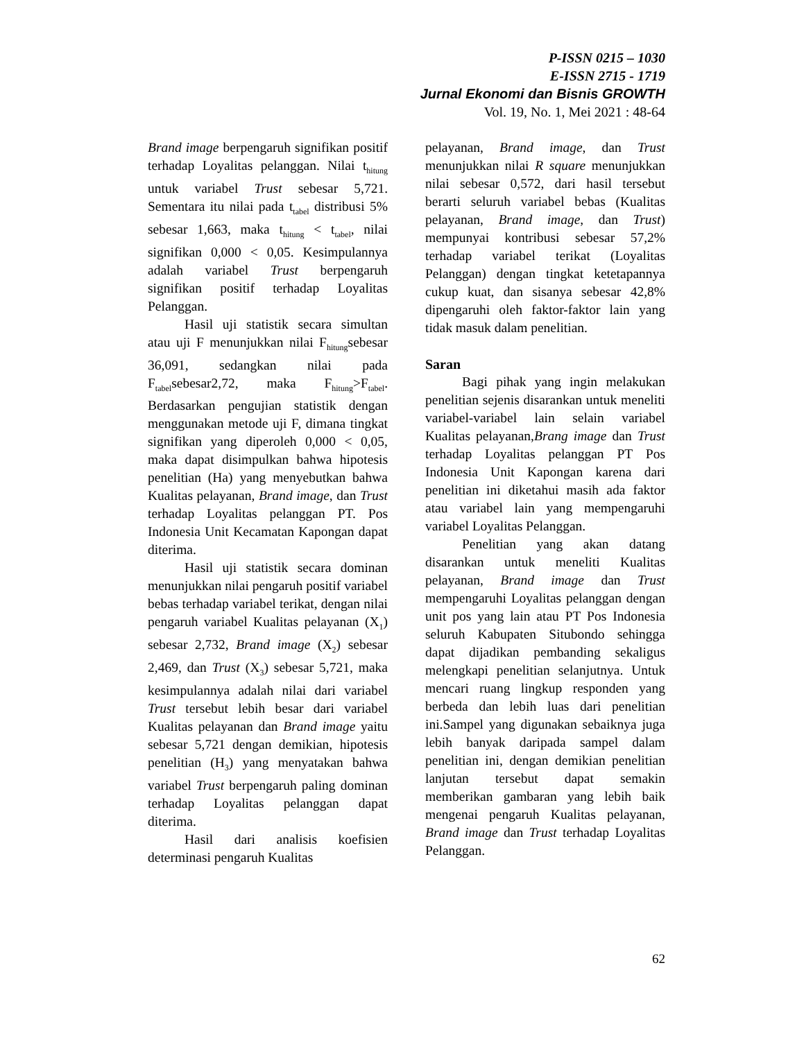P-ISSN 0215 – 1030
E-ISSN 2715 - 1719
Jurnal Ekonomi dan Bisnis GROWTH
Vol. 19, No. 1, Mei 2021 : 48-64
Brand image berpengaruh signifikan positif terhadap Loyalitas pelanggan. Nilai t<sub>hitung</sub> untuk variabel Trust sebesar 5,721. Sementara itu nilai pada t<sub>tabel</sub> distribusi 5% sebesar 1,663, maka t<sub>hitung</sub> < t<sub>tabel</sub>, nilai signifikan 0,000 < 0,05. Kesimpulannya adalah variabel Trust berpengaruh signifikan positif terhadap Loyalitas Pelanggan.
Hasil uji statistik secara simultan atau uji F menunjukkan nilai F<sub>hitung</sub>sebesar 36,091, sedangkan nilai pada F<sub>tabel</sub>sebesar2,72, maka F<sub>hitung</sub>>F<sub>tabel</sub>. Berdasarkan pengujian statistik dengan menggunakan metode uji F, dimana tingkat signifikan yang diperoleh 0,000 < 0,05, maka dapat disimpulkan bahwa hipotesis penelitian (Ha) yang menyebutkan bahwa Kualitas pelayanan, Brand image, dan Trust terhadap Loyalitas pelanggan PT. Pos Indonesia Unit Kecamatan Kapongan dapat diterima.
Hasil uji statistik secara dominan menunjukkan nilai pengaruh positif variabel bebas terhadap variabel terikat, dengan nilai pengaruh variabel Kualitas pelayanan (X<sub>1</sub>) sebesar 2,732, Brand image (X<sub>2</sub>) sebesar 2,469, dan Trust (X<sub>3</sub>) sebesar 5,721, maka kesimpulannya adalah nilai dari variabel Trust tersebut lebih besar dari variabel Kualitas pelayanan dan Brand image yaitu sebesar 5,721 dengan demikian, hipotesis penelitian (H<sub>3</sub>) yang menyatakan bahwa variabel Trust berpengaruh paling dominan terhadap Loyalitas pelanggan dapat diterima.
Hasil dari analisis koefisien determinasi pengaruh Kualitas
pelayanan, Brand image, dan Trust menunjukkan nilai R square menunjukkan nilai sebesar 0,572, dari hasil tersebut berarti seluruh variabel bebas (Kualitas pelayanan, Brand image, dan Trust) mempunyai kontribusi sebesar 57,2% terhadap variabel terikat (Loyalitas Pelanggan) dengan tingkat ketetapannya cukup kuat, dan sisanya sebesar 42,8% dipengaruhi oleh faktor-faktor lain yang tidak masuk dalam penelitian.
Saran
Bagi pihak yang ingin melakukan penelitian sejenis disarankan untuk meneliti variabel-variabel lain selain variabel Kualitas pelayanan,Brang image dan Trust terhadap Loyalitas pelanggan PT Pos Indonesia Unit Kapongan karena dari penelitian ini diketahui masih ada faktor atau variabel lain yang mempengaruhi variabel Loyalitas Pelanggan.
Penelitian yang akan datang disarankan untuk meneliti Kualitas pelayanan, Brand image dan Trust mempengaruhi Loyalitas pelanggan dengan unit pos yang lain atau PT Pos Indonesia seluruh Kabupaten Situbondo sehingga dapat dijadikan pembanding sekaligus melengkapi penelitian selanjutnya. Untuk mencari ruang lingkup responden yang berbeda dan lebih luas dari penelitian ini.Sampel yang digunakan sebaiknya juga lebih banyak daripada sampel dalam penelitian ini, dengan demikian penelitian lanjutan tersebut dapat semakin memberikan gambaran yang lebih baik mengenai pengaruh Kualitas pelayanan, Brand image dan Trust terhadap Loyalitas Pelanggan.
62